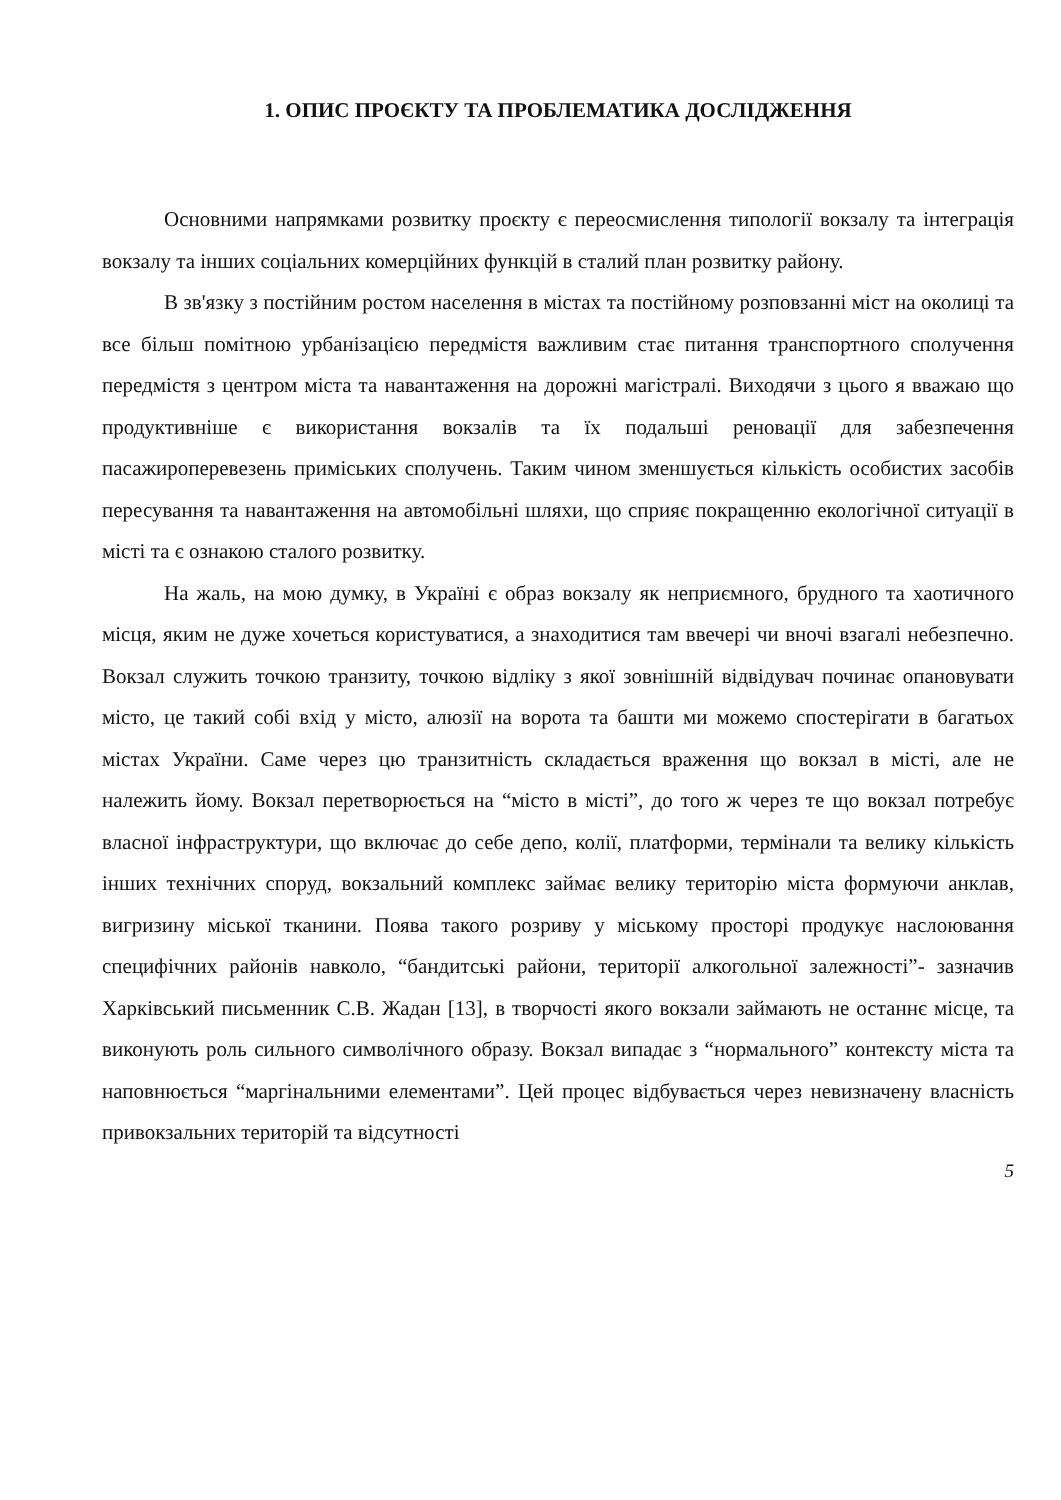1. ОПИС ПРОЄКТУ ТА ПРОБЛЕМАТИКА ДОСЛІДЖЕННЯ
Основними напрямками розвитку проєкту є переосмислення типології вокзалу та інтеграція вокзалу та інших соціальних комерційних функцій в сталий план розвитку району.
В зв'язку з постійним ростом населення в містах та постійному розповзанні міст на околиці та все більш помітною урбанізацією передмістя важливим стає питання транспортного сполучення передмістя з центром міста та навантаження на дорожні магістралі. Виходячи з цього я вважаю що продуктивніше є використання вокзалів та їх подальші реновації для забезпечення пасажироперевезень приміських сполучень. Таким чином зменшується кількість особистих засобів пересування та навантаження на автомобільні шляхи, що сприяє покращенню екологічної ситуації в місті та є ознакою сталого розвитку.
На жаль, на мою думку, в Україні є образ вокзалу як неприємного, брудного та хаотичного місця, яким не дуже хочеться користуватися, а знаходитися там ввечері чи вночі взагалі небезпечно. Вокзал служить точкою транзиту, точкою відліку з якої зовнішній відвідувач починає опановувати місто, це такий собі вхід у місто, алюзії на ворота та башти ми можемо спостерігати в багатьох містах України. Саме через цю транзитність складається враження що вокзал в місті, але не належить йому. Вокзал перетворюється на “місто в місті”, до того ж через те що вокзал потребує власної інфраструктури, що включає до себе депо, колії, платформи, термінали та велику кількість інших технічних споруд, вокзальний комплекс займає велику територію міста формуючи анклав, вигризину міської тканини. Поява такого розриву у міському просторі продукує наслоювання специфічних районів навколо, “бандитські райони, території алкогольної залежності”- зазначив Харківський письменник С.В. Жадан [13], в творчості якого вокзали займають не останнє місце, та виконують роль сильного символічного образу. Вокзал випадає з “нормального” контексту міста та наповнюється “маргінальними елементами”. Цей процес відбувається через невизначену власність привокзальних територій та відсутності
5